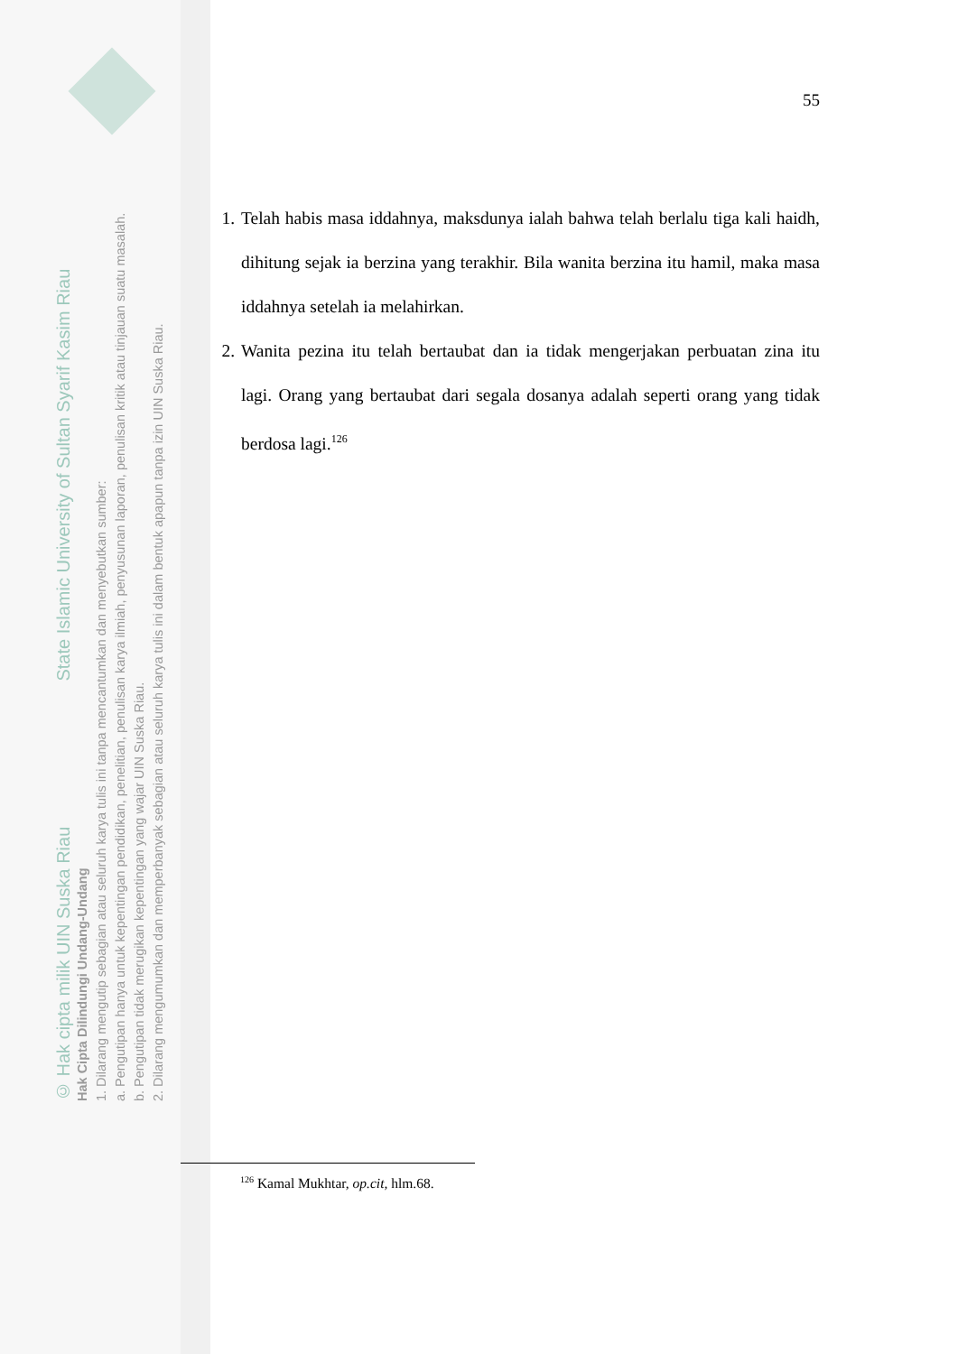© Hak cipta milik UIN Suska Riau State Islamic University of Sultan Syarif Kasim Riau
Hak Cipta Dilindungi Undang-Undang
1. Dilarang mengutip sebagian atau seluruh karya tulis ini tanpa mencantumkan dan menyebutkan sumber:
a. Pengutipan hanya untuk kepentingan pendidikan, penelitian, penulisan karya ilmiah, penyusunan laporan, penulisan kritik atau tinjauan suatu masalah.
b. Pengutipan tidak merugikan kepentingan yang wajar UIN Suska Riau.
2. Dilarang mengumumkan dan memperbanyak sebagian atau seluruh karya tulis ini dalam bentuk apapun tanpa izin UIN Suska Riau.
55
1. Telah habis masa iddahnya, maksdunya ialah bahwa telah berlalu tiga kali haidh, dihitung sejak ia berzina yang terakhir. Bila wanita berzina itu hamil, maka masa iddahnya setelah ia melahirkan.
2. Wanita pezina itu telah bertaubat dan ia tidak mengerjakan perbuatan zina itu lagi. Orang yang bertaubat dari segala dosanya adalah seperti orang yang tidak berdosa lagi.<sup>126</sup>
<sup>126</sup> Kamal Mukhtar, op.cit, hlm.68.